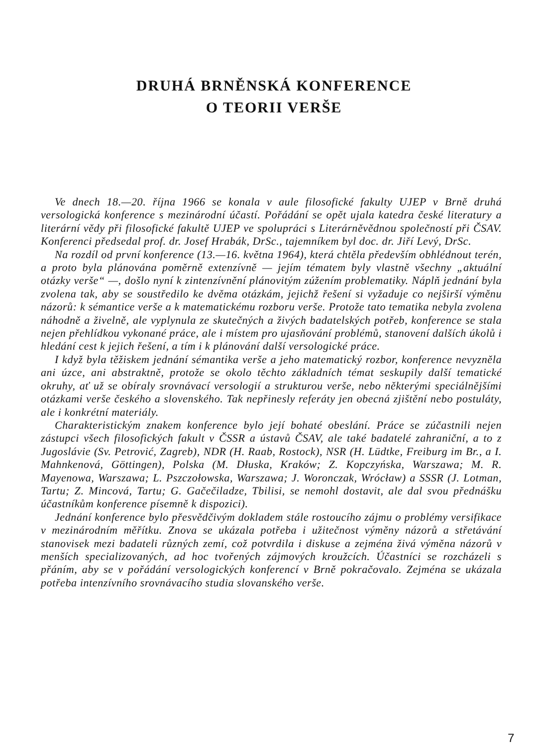DRUHÁ BRNĚNSKÁ KONFERENCE
O TEORII VERŠE
Ve dnech 18.—20. října 1966 se konala v aule filosofické fakulty UJEP v Brně druhá versologická konference s mezinárodní účastí. Pořádání se opět ujala katedra české literatury a literární vědy při filosofické fakultě UJEP ve spolupráci s Literárněvědnou společností při ČSAV. Konferenci předsedal prof. dr. Josef Hrabák, DrSc., tajemníkem byl doc. dr. Jiří Levý, DrSc.
Na rozdíl od první konference (13.—16. května 1964), která chtěla především obhlédnout terén, a proto byla plánována poměrně extenzívně — jejím tématem byly vlastně všechny „aktuální otázky verše“ —, došlo nyní k zintenzívnění plánovitým zúžením problematiky. Náplň jednání byla zvolena tak, aby se soustředilo ke dvěma otázkám, jejichž řešení si vyžaduje co nejširší výměnu názorů: k sémantice verše a k matematickému rozboru verše. Protože tato tematika nebyla zvolena náhodně a živelně, ale vyplynula ze skutečných a živých badatelských potřeb, konference se stala nejen přehlídkou vykonané práce, ale i místem pro ujasňování problémů, stanovení dalších úkolů i hledání cest k jejich řešení, a tím i k plánování další versologické práce.
I když byla těžiskem jednání sémantika verše a jeho matematický rozbor, konference nevyzněla ani úzce, ani abstraktně, protože se okolo těchto základních témat seskupily další tematické okruhy, ať už se obíraly srovnávací versologií a strukturou verše, nebo některými speciálnějšími otázkami verše českého a slovenského. Tak nepřinesly referáty jen obecná zjištění nebo postuláty, ale i konkrétní materiály.
Charakteristickým znakem konference bylo její bohaté obeslání. Práce se zúčastnili nejen zástupci všech filosofických fakult v ČSSR a ústavů ČSAV, ale také badatelé zahraniční, a to z Jugoslávie (Sv. Petrović, Zagreb), NDR (H. Raab, Rostock), NSR (H. Lüdtke, Freiburg im Br., a I. Mahnkenová, Göttingen), Polska (M. Dłuska, Kraków; Z. Kopczyńska, Warszawa; M. R. Mayenowa, Warszawa; L. Pszczołowska, Warszawa; J. Woronczak, Wrócław) a SSSR (J. Lotman, Tartu; Z. Mincová, Tartu; G. Gačečiladze, Tbilisi, se nemohl dostavit, ale dal svou přednášku účastníkům konference písemně k dispozici).
Jednání konference bylo přesvědčivým dokladem stále rostoucího zájmu o problémy versifikace v mezinárodním měřítku. Znova se ukázala potřeba i užitečnost výměny názorů a střetávání stanovisek mezi badateli různých zemí, což potvrdila i diskuse a zejména živá výměna názorů v menších specializovaných, ad hoc tvořených zájmových kroužcích. Účastníci se rozcházeli s přáním, aby se v pořádání versologických konferencí v Brně pokračovalo. Zejména se ukázala potřeba intenzívního srovnávacího studia slovanského verše.
7